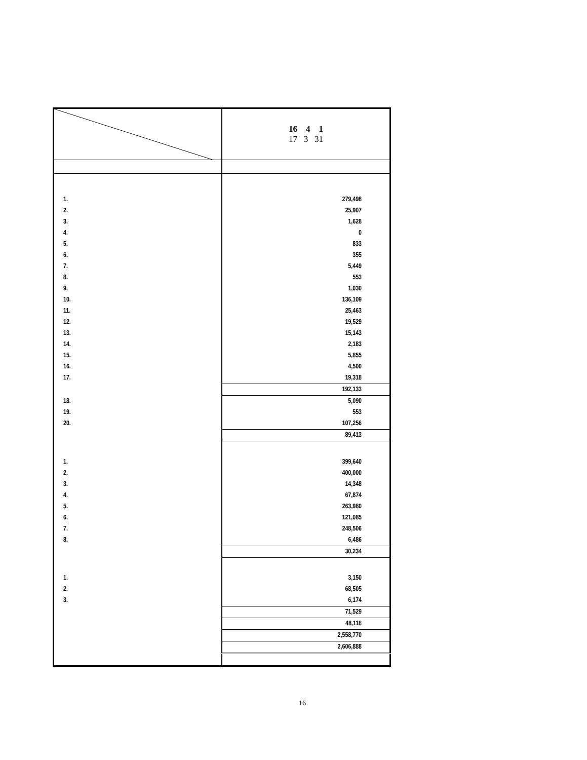| | 16 4 1 17 3 31 |
| 1. | 279,498 |
| 2. | 25,907 |
| 3. | 1,628 |
| 4. | 0 |
| 5. | 833 |
| 6. | 355 |
| 7. | 5,449 |
| 8. | 553 |
| 9. | 1,030 |
| 10. | 136,109 |
| 11. | 25,463 |
| 12. | 19,529 |
| 13. | 15,143 |
| 14. | 2,183 |
| 15. | 5,855 |
| 16. | 4,500 |
| 17. | 19,318 |
| | 192,133 |
| 18. | 5,090 |
| 19. | 553 |
| 20. | 107,256 |
| | 89,413 |
| 1. | 399,640 |
| 2. | 400,000 |
| 3. | 14,348 |
| 4. | 67,874 |
| 5. | 263,980 |
| 6. | 121,085 |
| 7. | 248,506 |
| 8. | 6,486 |
| | 30,234 |
| 1. | 3,150 |
| 2. | 68,505 |
| 3. | 6,174 |
| | 71,529 |
| | 48,118 |
| | 2,558,770 |
| | 2,606,888 |
16